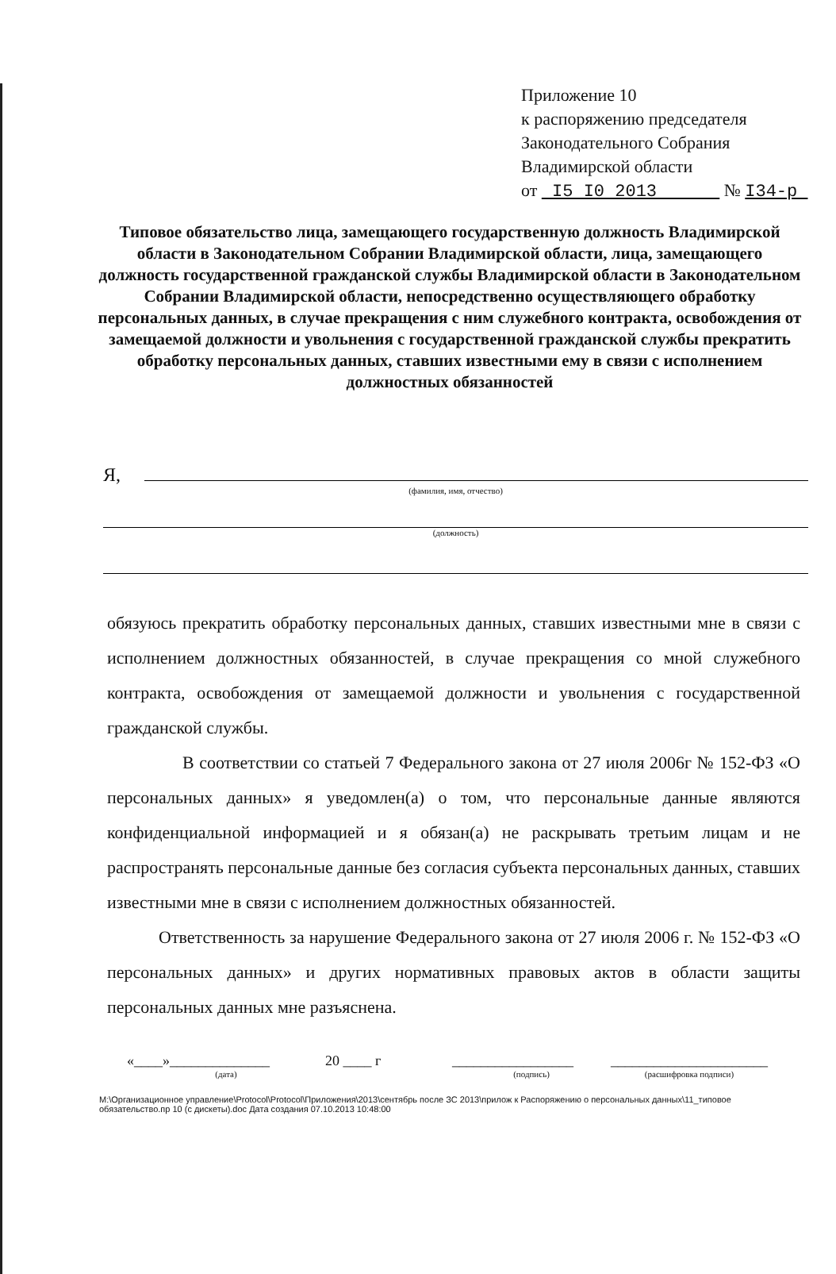Приложение 10
к распоряжению председателя
Законодательного Собрания
Владимирской области
от I5 I0 2013 № I34-р
Типовое обязательство лица, замещающего государственную должность Владимирской области в Законодательном Собрании Владимирской области, лица, замещающего должность государственной гражданской службы Владимирской области в Законодательном Собрании Владимирской области, непосредственно осуществляющего обработку персональных данных, в случае прекращения с ним служебного контракта, освобождения от замещаемой должности и увольнения с государственной гражданской службы прекратить обработку персональных данных, ставших известными ему в связи с исполнением должностных обязанностей
Я,
(фамилия, имя, отчество)
(должность)
обязуюсь прекратить обработку персональных данных, ставших известными мне в связи с исполнением должностных обязанностей, в случае прекращения со мной служебного контракта, освобождения от замещаемой должности и увольнения с государственной гражданской службы.
В соответствии со статьей 7 Федерального закона от 27 июля 2006г № 152-ФЗ «О персональных данных» я уведомлен(а) о том, что персональные данные являются конфиденциальной информацией и я обязан(а) не раскрывать третьим лицам и не распространять персональные данные без согласия субъекта персональных данных, ставших известными мне в связи с исполнением должностных обязанностей.
Ответственность за нарушение Федерального закона от 27 июля 2006 г. № 152-ФЗ «О персональных данных» и других нормативных правовых актов в области защиты персональных данных мне разъяснена.
«____»______________
(дата)
20 ____ г
_________________
(подпись)
______________________
(расшифровка подписи)
M:\Организационное управление\Protocol\Protocol\Приложения\2013\сентябрь после ЗС 2013\прилож к Распоряжению о персональных данных\11_типовое обязательство.пр 10 (с дискеты).doc Дата создания 07.10.2013 10:48:00